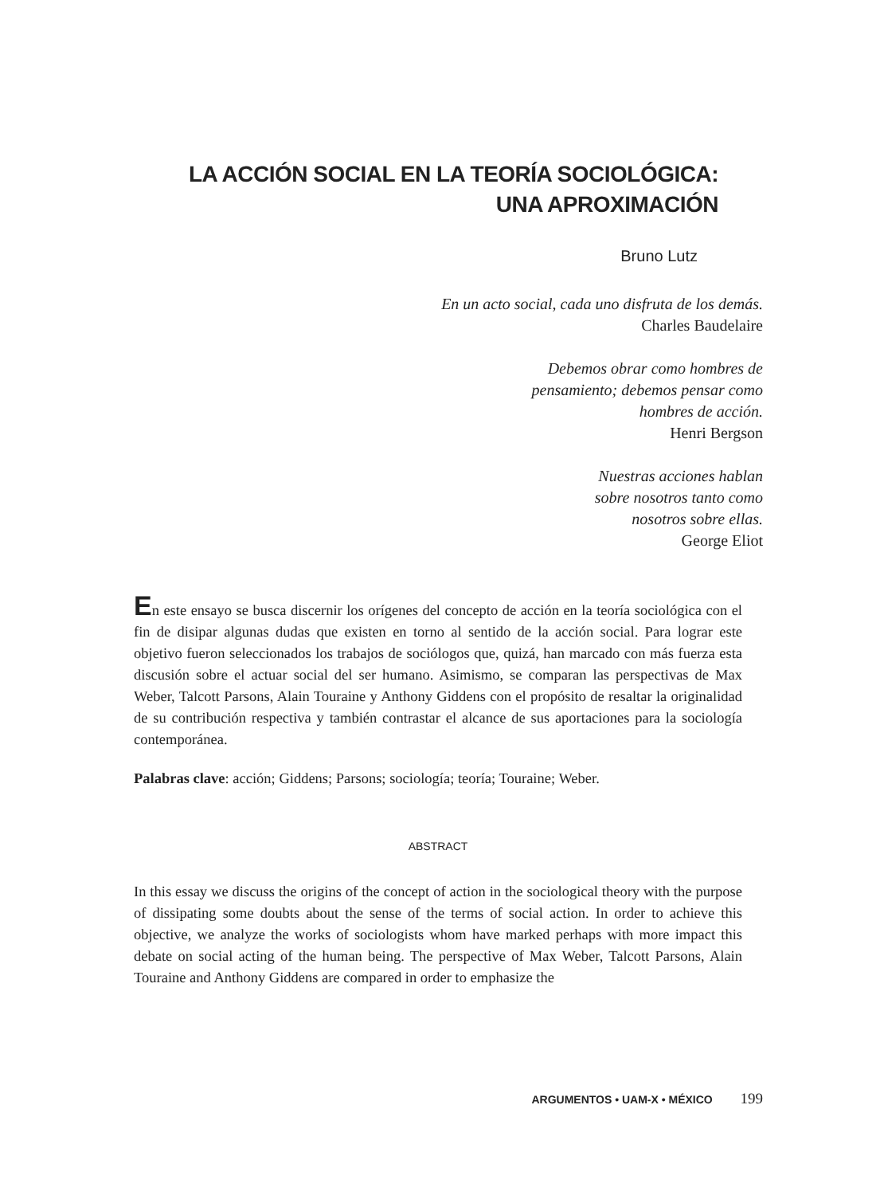LA ACCIÓN SOCIAL EN LA TEORÍA SOCIOLÓGICA:
UNA APROXIMACIÓN
Bruno Lutz
En un acto social, cada uno disfruta de los demás.
Charles Baudelaire
Debemos obrar como hombres de
pensamiento; debemos pensar como
hombres de acción.
Henri Bergson
Nuestras acciones hablan
sobre nosotros tanto como
nosotros sobre ellas.
George Eliot
En este ensayo se busca discernir los orígenes del concepto de acción en la teoría sociológica con el fin de disipar algunas dudas que existen en torno al sentido de la acción social. Para lograr este objetivo fueron seleccionados los trabajos de sociólogos que, quizá, han marcado con más fuerza esta discusión sobre el actuar social del ser humano. Asimismo, se comparan las perspectivas de Max Weber, Talcott Parsons, Alain Touraine y Anthony Giddens con el propósito de resaltar la originalidad de su contribución respectiva y también contrastar el alcance de sus aportaciones para la sociología contemporánea.
Palabras clave: acción; Giddens; Parsons; sociología; teoría; Touraine; Weber.
ABSTRACT
In this essay we discuss the origins of the concept of action in the sociological theory with the purpose of dissipating some doubts about the sense of the terms of social action. In order to achieve this objective, we analyze the works of sociologists whom have marked perhaps with more impact this debate on social acting of the human being. The perspective of Max Weber, Talcott Parsons, Alain Touraine and Anthony Giddens are compared in order to emphasize the
ARGUMENTOS • UAM-X • MÉXICO 199